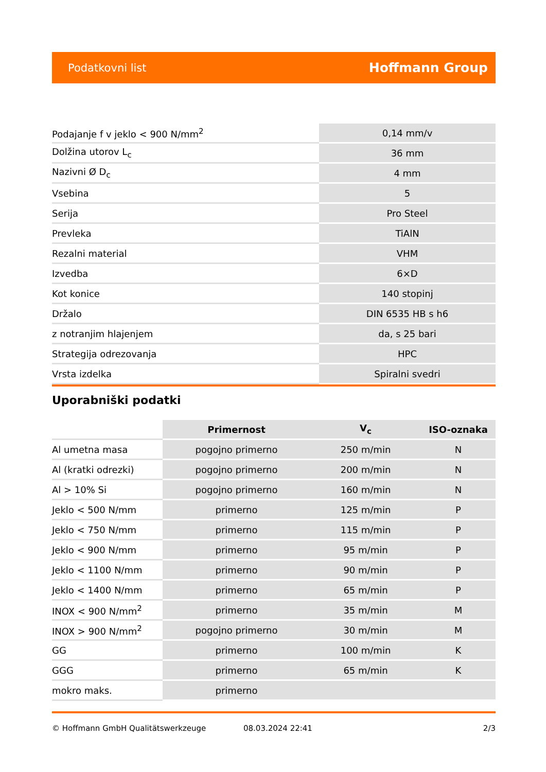Podatkovni list Hoffmann Group
| Podajanje f v jeklo < 900 N/mm<sup>2</sup> | 0,14 mm/v |
| Dolžina utorov L<sub>c</sub> | 36 mm |
| Nazivni Ø D<sub>c</sub> | 4 mm |
| Vsebina | 5 |
| Serija | Pro Steel |
| Prevleka | TiAlN |
| Rezalni material | VHM |
| Izvedba | 6×D |
| Kot konice | 140 stopinj |
| Držalo | DIN 6535 HB s h6 |
| z notranjim hlajenjem | da, s 25 bari |
| Strategija odrezovanja | HPC |
| Vrsta izdelka | Spiralni svedri |
Uporabniški podatki
| | Primernost | V<sub>c</sub> | ISO-oznaka |
| --- | --- | --- | --- |
| Al umetna masa | pogojno primerno | 250 m/min | N |
| Al (kratki odrezki) | pogojno primerno | 200 m/min | N |
| Al > 10% Si | pogojno primerno | 160 m/min | N |
| Jeklo < 500 N/mm | primerno | 125 m/min | P |
| Jeklo < 750 N/mm | primerno | 115 m/min | P |
| Jeklo < 900 N/mm | primerno | 95 m/min | P |
| Jeklo < 1100 N/mm | primerno | 90 m/min | P |
| Jeklo < 1400 N/mm | primerno | 65 m/min | P |
| INOX < 900 N/mm<sup>2</sup> | primerno | 35 m/min | M |
| INOX > 900 N/mm<sup>2</sup> | pogojno primerno | 30 m/min | M |
| GG | primerno | 100 m/min | K |
| GGG | primerno | 65 m/min | K |
| mokro maks. | primerno | | |
© Hoffmann GmbH Qualitätswerkzeuge 08.03.2024 22:41 2/3